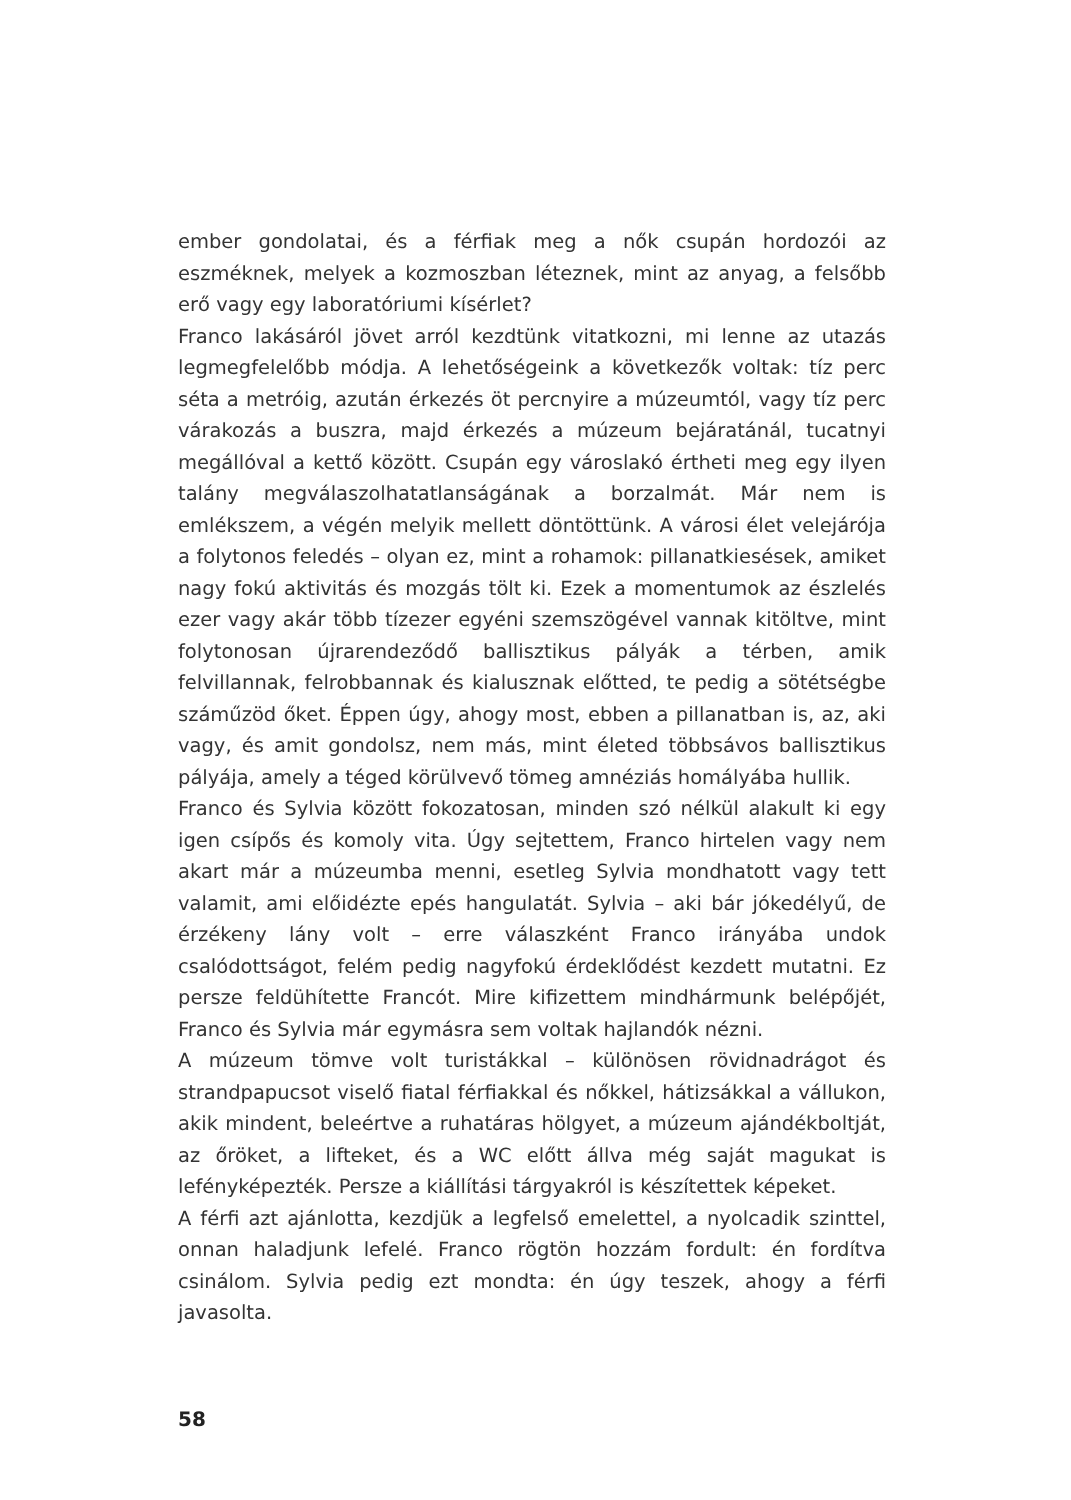ember gondolatai, és a férfiak meg a nők csupán hordozói az eszméknek, melyek a kozmoszban léteznek, mint az anyag, a felsőbb erő vagy egy laboratóriumi kísérlet?
Franco lakásáról jövet arról kezdtünk vitatkozni, mi lenne az utazás legmegfelelőbb módja. A lehetőségeink a következők voltak: tíz perc séta a metróig, azután érkezés öt percnyire a múzeumtól, vagy tíz perc várakozás a buszra, majd érkezés a múzeum bejáratánál, tucatnyi megállóval a kettő között. Csupán egy városlakó értheti meg egy ilyen talány megválaszolhatatlanságának a borzalmát. Már nem is emlékszem, a végén melyik mellett döntöttünk. A városi élet velejárója a folytonos feledés – olyan ez, mint a rohamok: pillanatkiesések, amiket nagy fokú aktivitás és mozgás tölt ki. Ezek a momentumok az észlelés ezer vagy akár több tízezer egyéni szemszögével vannak kitöltve, mint folytonosan újrarendeződő ballisztikus pályák a térben, amik felvillannak, felrobbannak és kialusznak előtted, te pedig a sötétségbe száműzöd őket. Éppen úgy, ahogy most, ebben a pillanatban is, az, aki vagy, és amit gondolsz, nem más, mint életed többsávos ballisztikus pályája, amely a téged körülvevő tömeg amnéziás homályába hullik.
Franco és Sylvia között fokozatosan, minden szó nélkül alakult ki egy igen csípős és komoly vita. Úgy sejtettem, Franco hirtelen vagy nem akart már a múzeumba menni, esetleg Sylvia mondhatott vagy tett valamit, ami előidézte epés hangulatát. Sylvia – aki bár jókedélyű, de érzékeny lány volt – erre válaszként Franco irányába undok csalódottságot, felém pedig nagyfokú érdeklődést kezdett mutatni. Ez persze feldühítette Francót. Mire kifizettem mindhármunk belépőjét, Franco és Sylvia már egymásra sem voltak hajlandók nézni.
A múzeum tömve volt turistákkal – különösen rövidnadrágot és strandpapucsot viselő fiatal férfiakkal és nőkkel, hátizsákkal a vállukon, akik mindent, beleértve a ruhatáras hölgyet, a múzeum ajándékboltját, az őröket, a lifteket, és a WC előtt állva még saját magukat is lefényképezték. Persze a kiállítási tárgyakról is készítettek képeket.
A férfi azt ajánlotta, kezdjük a legfelső emelettel, a nyolcadik szinttel, onnan haladjunk lefelé. Franco rögtön hozzám fordult: én fordítva csinálom. Sylvia pedig ezt mondta: én úgy teszek, ahogy a férfi javasolta.
58